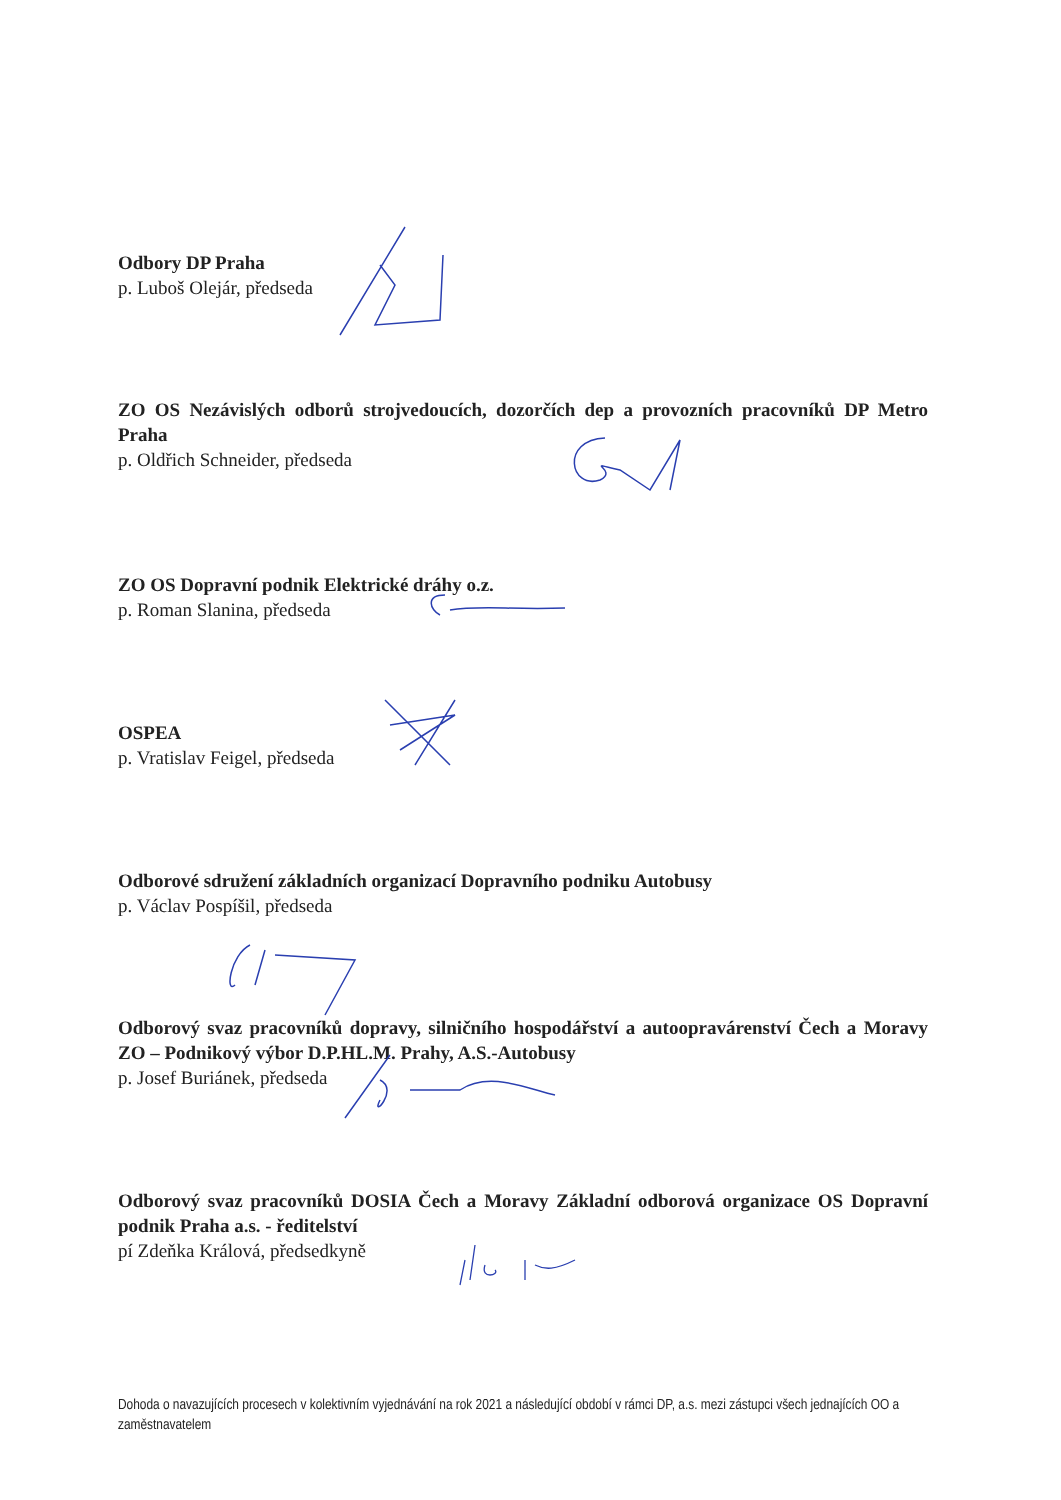Odbory DP Praha
p. Luboš Olejár, předseda
ZO OS Nezávislých odborů strojvedoucích, dozorčích dep a provozních pracovníků DP Metro Praha
p. Oldřich Schneider, předseda
ZO OS Dopravní podnik Elektrické dráhy o.z.
p. Roman Slanina, předseda
OSPEA
p. Vratislav Feigel, předseda
Odborové sdružení základních organizací Dopravního podniku Autobusy
p. Václav Pospíšil, předseda
Odborový svaz pracovníků dopravy, silničního hospodářství a autoopravárenství Čech a Moravy ZO – Podnikový výbor D.P.HL.M. Prahy, A.S.-Autobusy
p. Josef Buriánek, předseda
Odborový svaz pracovníků DOSIA Čech a Moravy Základní odborová organizace OS Dopravní podnik Praha a.s. - ředitelství
pí Zdeňka Králová, předsedkyně
Dohoda o navazujících procesech v kolektivním vyjednávání na rok 2021 a následující období v rámci DP, a.s. mezi zástupci všech jednajících OO a zaměstnavatelem